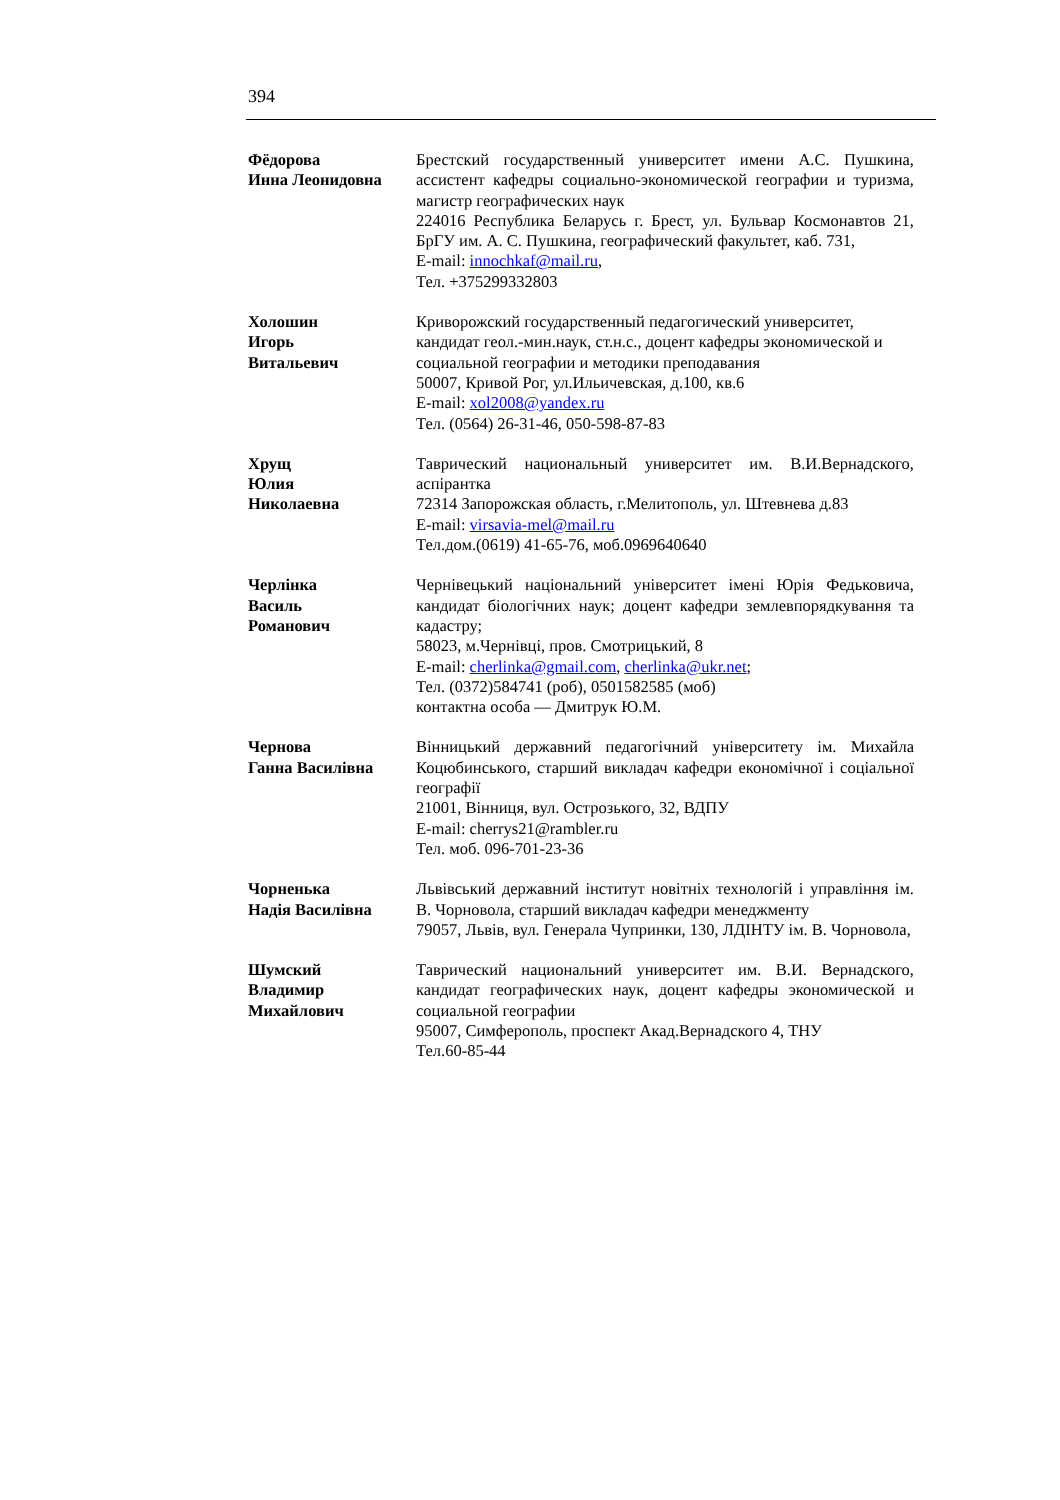394
Фёдорова
Инна Леонидовна
Брестский государственный университет имени А.С. Пушкина, ассистент кафедры социально-экономической географии и туризма, магистр географических наук
224016 Республика Беларусь г. Брест, ул. Бульвар Космонавтов 21, БрГУ им. А. С. Пушкина, географический факультет, каб. 731,
E-mail: innochkaf@mail.ru,
Тел. +375299332803
Холошин
Игорь
Витальевич
Криворожский государственный педагогический университет, кандидат геол.-мин.наук, ст.н.с., доцент кафедры экономической и социальной географии и методики преподавания
50007, Кривой Рог, ул.Ильичевская, д.100, кв.6
E-mail: xol2008@yandex.ru
Тел. (0564) 26-31-46, 050-598-87-83
Хрущ
Юлия
Николаевна
Таврический национальный университет им. В.И.Вернадского, аспірантка
72314 Запорожская область, г.Мелитополь, ул. Штевнева д.83
E-mail: virsavia-mel@mail.ru
Тел.дом.(0619) 41-65-76, моб.0969640640
Черлінка
Василь
Романович
Чернівецький національний університет імені Юрія Федьковича, кандидат біологічних наук; доцент кафедри землевпорядкування та кадастру;
58023, м.Чернівці, пров. Смотрицький, 8
E-mail: cherlinka@gmail.com, cherlinka@ukr.net;
Тел. (0372)584741 (роб), 0501582585 (моб)
контактна особа — Дмитрук Ю.М.
Чернова
Ганна Василівна
Вінницький державний педагогічний університету ім. Михайла Коцюбинського, старший викладач кафедри економічної і соціальної географії
21001, Вінниця, вул. Острозького, 32, ВДПУ
E-mail: cherrys21@rambler.ru
Тел. моб. 096-701-23-36
Чорненька
Надія Василівна
Львівський державний інститут новітніх технологій і управління ім. В. Чорновола, старший викладач кафедри менеджменту
79057, Львів, вул. Генерала Чупринки, 130, ЛДІНТУ ім. В. Чорновола,
Шумский
Владимир
Михайлович
Таврический национальний университет им. В.И. Вернадского, кандидат географических наук, доцент кафедры экономической и социальной географии
95007, Симферополь, проспект Акад.Вернадского 4, ТНУ
Тел.60-85-44